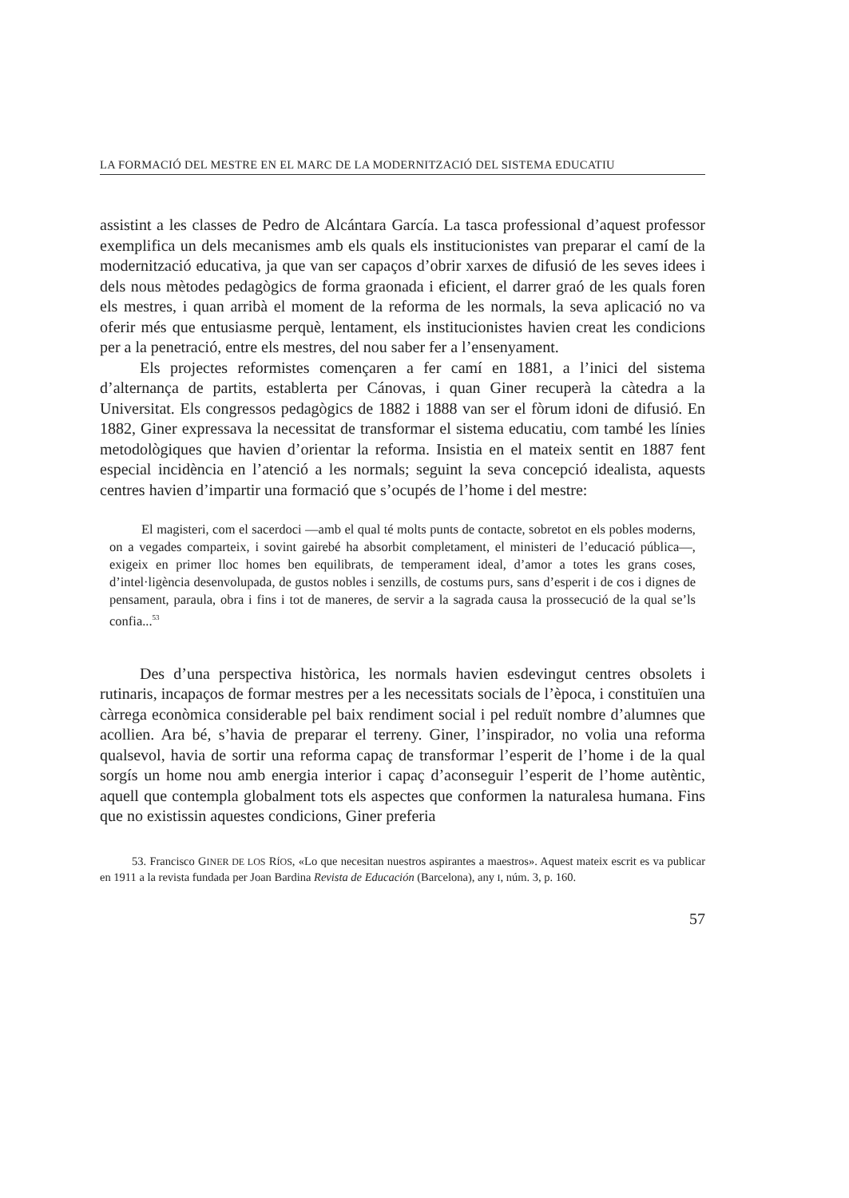LA FORMACIÓ DEL MESTRE EN EL MARC DE LA MODERNITZACIÓ DEL SISTEMA EDUCATIU
assistint a les classes de Pedro de Alcántara García. La tasca professional d’aquest professor exemplifica un dels mecanismes amb els quals els institucionistes van preparar el camí de la modernització educativa, ja que van ser capaços d’obrir xarxes de difusió de les seves idees i dels nous mètodes pedagògics de forma graonada i eficient, el darrer graó de les quals foren els mestres, i quan arribà el moment de la reforma de les normals, la seva aplicació no va oferir més que entusiasme perquè, lentament, els institucionistes havien creat les condicions per a la penetració, entre els mestres, del nou saber fer a l’ensenyament.
Els projectes reformistes començaren a fer camí en 1881, a l’inici del sistema d’alternança de partits, establerta per Cánovas, i quan Giner recuperà la càtedra a la Universitat. Els congressos pedagògics de 1882 i 1888 van ser el fòrum idoni de difusió. En 1882, Giner expressava la necessitat de transformar el sistema educatiu, com també les línies metodològiques que havien d’orientar la reforma. Insistia en el mateix sentit en 1887 fent especial incidència en l’atenció a les normals; seguint la seva concepció idealista, aquests centres havien d’impartir una formació que s’ocupés de l’home i del mestre:
El magisteri, com el sacerdoci —amb el qual té molts punts de contacte, sobretot en els pobles moderns, on a vegades comparteix, i sovint gairebé ha absorbit completament, el ministeri de l’educació pública—, exigeix en primer lloc homes ben equilibrats, de temperament ideal, d’amor a totes les grans coses, d’intel·ligència desenvolupada, de gustos nobles i senzills, de costums purs, sans d’esperit i de cos i dignes de pensament, paraula, obra i fins i tot de maneres, de servir a la sagrada causa la prossecució de la qual se’ls confia...<sup>53</sup>
Des d’una perspectiva històrica, les normals havien esdevingut centres obsolets i rutinaris, incapaços de formar mestres per a les necessitats socials de l’època, i constituïen una càrrega econòmica considerable pel baix rendiment social i pel reduït nombre d’alumnes que acollien. Ara bé, s’havia de preparar el terreny. Giner, l’inspirador, no volia una reforma qualsevol, havia de sortir una reforma capaç de transformar l’esperit de l’home i de la qual sorgís un home nou amb energia interior i capaç d’aconseguir l’esperit de l’home autèntic, aquell que contempla globalment tots els aspectes que conformen la naturalesa humana. Fins que no existissin aquestes condicions, Giner preferia
53. Francisco GINER DE LOS RÍOS, «Lo que necesitan nuestros aspirantes a maestros». Aquest mateix escrit es va publicar en 1911 a la revista fundada per Joan Bardina Revista de Educación (Barcelona), any I, núm. 3, p. 160.
57